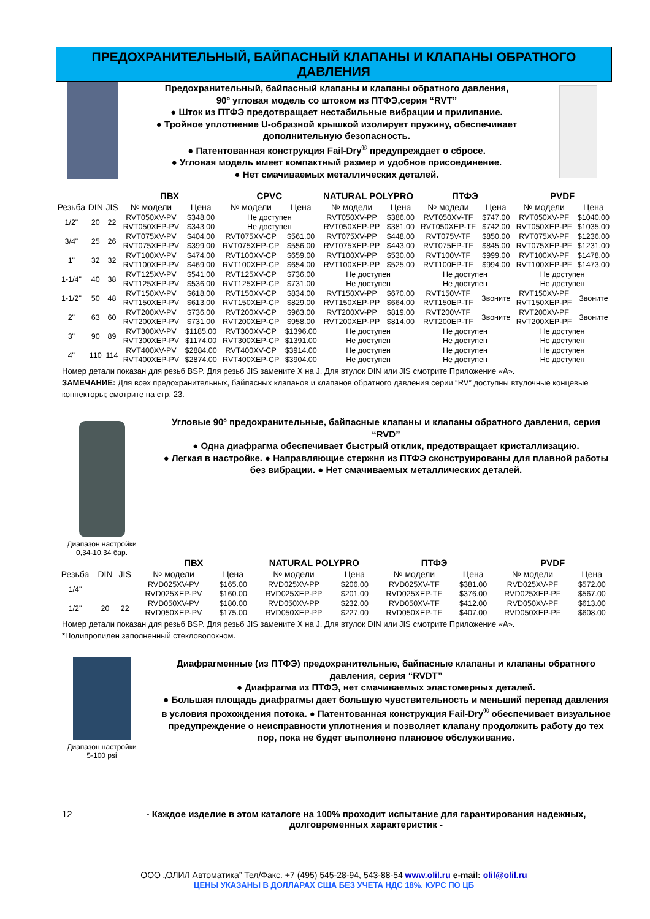ПРЕДОХРАНИТЕЛЬНЫЙ, БАЙПАСНЫЙ КЛАПАНЫ И КЛАПАНЫ ОБРАТНОГО ДАВЛЕНИЯ
Предохранительный, байпасный клапаны и клапаны обратного давления,
90º угловая модель со штоком из ПТФЭ,серия “RVT”
● Шток из ПТФЭ предотвращает нестабильные вибрации и прилипание.
● Тройное уплотнение U-образной крышкой изолирует пружину, обеспечивает дополнительную безопасность.
● Патентованная конструкция Fail-Dry<sup>®</sup> предупреждает о сбросе.
● Угловая модель имеет компактный размер и удобное присоединение.
● Нет смачиваемых металлических деталей.
| | | | ПВХ | | CPVC | | NATURAL POLYPRO | | ПТФЭ | | PVDF | |
| --- | --- | --- | --- | --- | --- | --- | --- | --- | --- | --- | --- | --- |
| Резьба | DIN | JIS | № модели | Цена | № модели | Цена | № модели | Цена | № модели | Цена | № модели | Цена |
| 1/2" | 20 | 22 | RVT050XV-PV | $348.00 | Не доступен | | RVT050XV-PP | $386.00 | RVT050XV-TF | $747.00 | RVT050XV-PF | $1040.00 |
| | | | RVT050XEP-PV | $343.00 | Не доступен | | RVT050XEP-PP | $381.00 | RVT050XEP-TF | $742.00 | RVT050XEP-PF | $1035.00 |
| 3/4" | 25 | 26 | RVT075XV-PV | $404.00 | RVT075XV-CP | $561.00 | RVT075XV-PP | $448.00 | RVT075V-TF | $850.00 | RVT075XV-PF | $1236.00 |
| | | | RVT075XEP-PV | $399.00 | RVT075XEP-CP | $556.00 | RVT075XEP-PP | $443.00 | RVT075EP-TF | $845.00 | RVT075XEP-PF | $1231.00 |
| 1" | 32 | 32 | RVT100XV-PV | $474.00 | RVT100XV-CP | $659.00 | RVT100XV-PP | $530.00 | RVT100V-TF | $999.00 | RVT100XV-PF | $1478.00 |
| | | | RVT100XEP-PV | $469.00 | RVT100XEP-CP | $654.00 | RVT100XEP-PP | $525.00 | RVT100EP-TF | $994.00 | RVT100XEP-PF | $1473.00 |
| 1-1/4" | 40 | 38 | RVT125XV-PV | $541.00 | RVT125XV-CP | $736.00 | Не доступен | | Не доступен | | Не доступен | |
| | | | RVT125XEP-PV | $536.00 | RVT125XEP-CP | $731.00 | Не доступен | | Не доступен | | Не доступен | |
| 1-1/2" | 50 | 48 | RVT150XV-PV | $618.00 | RVT150XV-CP | $834.00 | RVT150XV-PP | $670.00 | RVT150V-TF | Звоните | RVT150XV-PF | Звоните |
| | | | RVT150XEP-PV | $613.00 | RVT150XEP-CP | $829.00 | RVT150XEP-PP | $664.00 | RVT150EP-TF | | RVT150XEP-PF | |
| 2" | 63 | 60 | RVT200XV-PV | $736.00 | RVT200XV-CP | $963.00 | RVT200XV-PP | $819.00 | RVT200V-TF | Звоните | RVT200XV-PF | Звоните |
| | | | RVT200XEP-PV | $731.00 | RVT200XEP-CP | $958.00 | RVT200XEP-PP | $814.00 | RVT200EP-TF | | RVT200XEP-PF | |
| 3" | 90 | 89 | RVT300XV-PV | $1185.00 | RVT300XV-CP | $1396.00 | Не доступен | | Не доступен | | Не доступен | |
| | | | RVT300XEP-PV | $1174.00 | RVT300XEP-CP | $1391.00 | Не доступен | | Не доступен | | Не доступен | |
| 4" | 110 | 114 | RVT400XV-PV | $2884.00 | RVT400XV-CP | $3914.00 | Не доступен | | Не доступен | | Не доступен | |
| | | | RVT400XEP-PV | $2874.00 | RVT400XEP-CP | $3904.00 | Не доступен | | Не доступен | | Не доступен | |
Номер детали показан для резьб BSP. Для резьб JIS замените X на J. Для втулок DIN или JIS смотрите Приложение «A».
ЗАМЕЧАНИЕ: Для всех предохранительных, байпасных клапанов и клапанов обратного давления серии “RV” доступны втулочные концевые коннекторы; смотрите на стр. 23.
Диапазон настройки
0,34-10,34 бар.
Угловые 90º предохранительные, байпасные клапаны и клапаны обратного давления, серия “RVD”
● Одна диафрагма обеспечивает быстрый отклик, предотвращает кристаллизацию.
● Легкая в настройке. ● Направляющие стержня из ПТФЭ сконструированы для плавной работы без вибрации. ● Нет смачиваемых металлических деталей.
| | | | ПВХ | | NATURAL POLYPRO | | ПТФЭ | | PVDF | |
| --- | --- | --- | --- | --- | --- | --- | --- | --- | --- | --- |
| Резьба | DIN | JIS | № модели | Цена | № модели | Цена | № модели | Цена | № модели | Цена |
| 1/4" | | | RVD025XV-PV | $165.00 | RVD025XV-PP | $206.00 | RVD025XV-TF | $381.00 | RVD025XV-PF | $572.00 |
| | | | RVD025XEP-PV | $160.00 | RVD025XEP-PP | $201.00 | RVD025XEP-TF | $376.00 | RVD025XEP-PF | $567.00 |
| 1/2" | 20 | 22 | RVD050XV-PV | $180.00 | RVD050XV-PP | $232.00 | RVD050XV-TF | $412.00 | RVD050XV-PF | $613.00 |
| | | | RVD050XEP-PV | $175.00 | RVD050XEP-PP | $227.00 | RVD050XEP-TF | $407.00 | RVD050XEP-PF | $608.00 |
Номер детали показан для резьб BSP. Для резьб JIS замените X на J. Для втулок DIN или JIS смотрите Приложение «A».
*Полипропилен заполненный стекловолокном.
Диапазон настройки
5-100 psi
Диафрагменные (из ПТФЭ) предохранительные, байпасные клапаны и клапаны обратного давления, серия “RVDT”
● Диафрагма из ПТФЭ, нет смачиваемых эластомерных деталей.
● Большая площадь диафрагмы дает большую чувствительность и меньший перепад давления в условия прохождения потока. ● Патентованная конструкция Fail-Dry<sup>®</sup> обеспечивает визуальное предупреждение о неисправности уплотнения и позволяет клапану продолжить работу до тех пор, пока не будет выполнено плановое обслуживание.
12 - Каждое изделие в этом каталоге на 100% проходит испытание для гарантирования надежных, долговременных характеристик -
ООО „ОЛИЛ Автоматика” Тел/Факс. +7 (495) 545-28-94, 543-88-54 www.olil.ru e-mail: olil@olil.ru
ЦЕНЫ УКАЗАНЫ В ДОЛЛАРАХ США БЕЗ УЧЕТА НДС 18%. КУРС ПО ЦБ